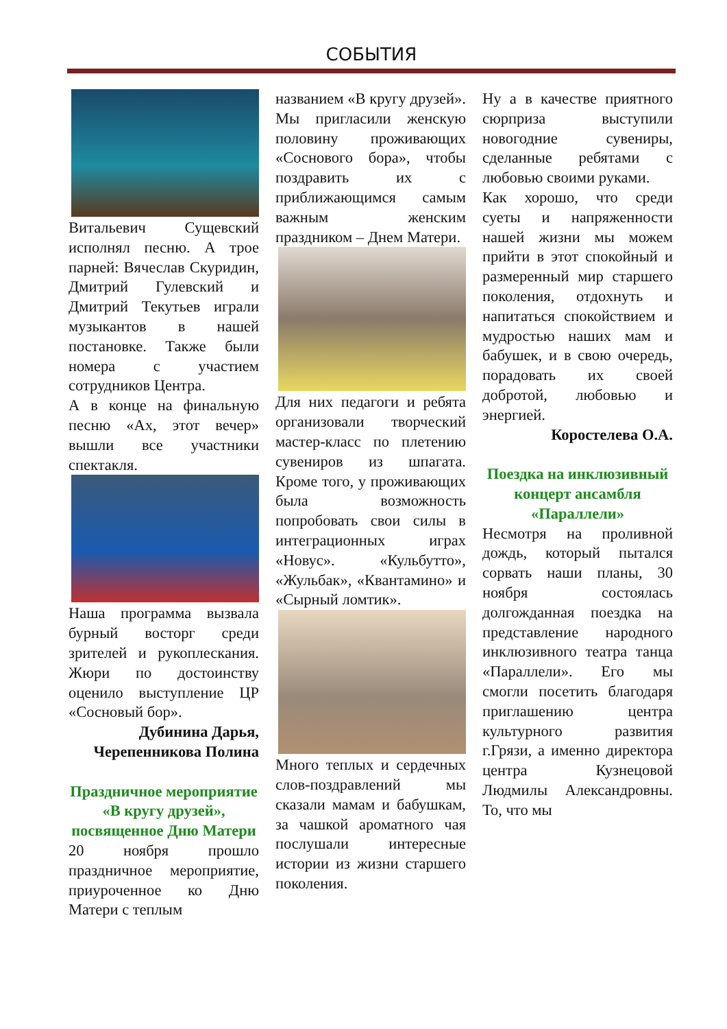СОБЫТИЯ
Витальевич Сущевский исполнял песню. А трое парней: Вячеслав Скуридин, Дмитрий Гулевский и Дмитрий Текутьев играли музыкантов в нашей постановке. Также были номера с участием сотрудников Центра.
А в конце на финальную песню «Ах, этот вечер» вышли все участники спектакля.
Наша программа вызвала бурный восторг среди зрителей и рукоплескания. Жюри по достоинству оценило выступление ЦР «Сосновый бор».
Дубинина Дарья, Черепенникова Полина
Праздничное мероприятие «В кругу друзей», посвященное Дню Матери
20 ноября прошло праздничное мероприятие, приуроченное ко Дню Матери с теплым
названием «В кругу друзей». Мы пригласили женскую половину проживающих «Соснового бора», чтобы поздравить их с приближающимся самым важным женским праздником – Днем Матери.
Для них педагоги и ребята организовали творческий мастер-класс по плетению сувениров из шпагата. Кроме того, у проживающих была возможность попробовать свои силы в интеграционных играх «Новус». «Кульбутто», «Жульбак», «Квантамино» и «Сырный ломтик».
Много теплых и сердечных слов-поздравлений мы сказали мамам и бабушкам, за чашкой ароматного чая послушали интересные истории из жизни старшего поколения.
Ну а в качестве приятного сюрприза выступили новогодние сувениры, сделанные ребятами с любовью своими руками.
Как хорошо, что среди суеты и напряженности нашей жизни мы можем прийти в этот спокойный и размеренный мир старшего поколения, отдохнуть и напитаться спокойствием и мудростью наших мам и бабушек, и в свою очередь, порадовать их своей добротой, любовью и энергией.
Коростелева О.А.
Поездка на инклюзивный концерт ансамбля «Параллели»
Несмотря на проливной дождь, который пытался сорвать наши планы, 30 ноября состоялась долгожданная поездка на представление народного инклюзивного театра танца «Параллели». Его мы смогли посетить благодаря приглашению центра культурного развития г.Грязи, а именно директора центра Кузнецовой Людмилы Александровны. То, что мы